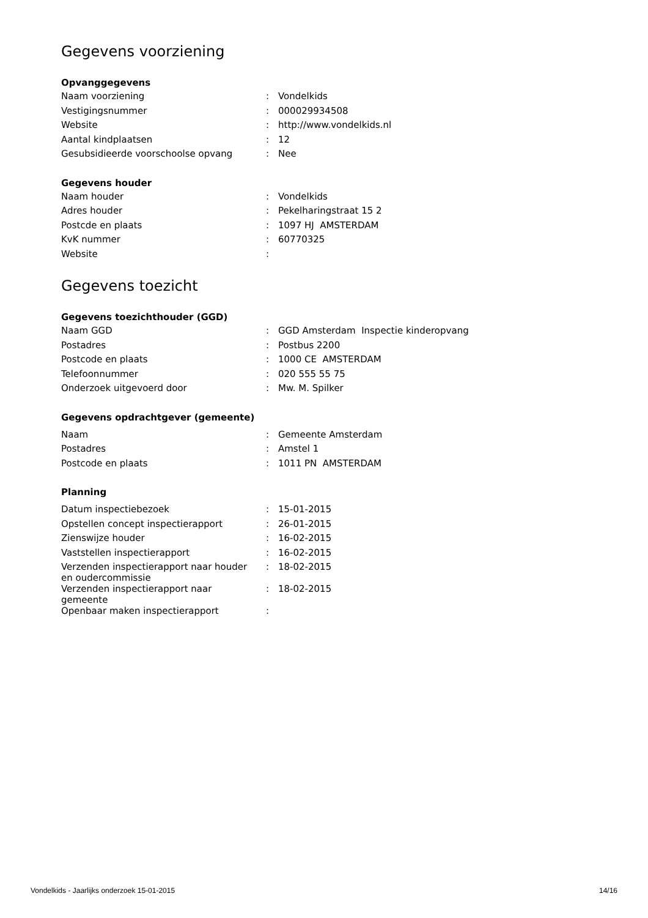Gegevens voorziening
Opvanggegevens
| Naam voorziening | : | Vondelkids |
| Vestigingsnummer | : | 000029934508 |
| Website | : | http://www.vondelkids.nl |
| Aantal kindplaatsen | : | 12 |
| Gesubsidieerde voorschoolse opvang | : | Nee |
Gegevens houder
| Naam houder | : | Vondelkids |
| Adres houder | : | Pekelharingstraat 15 2 |
| Postcde en plaats | : | 1097 HJ AMSTERDAM |
| KvK nummer | : | 60770325 |
| Website | : | |
Gegevens toezicht
Gegevens toezichthouder (GGD)
| Naam GGD | : | GGD Amsterdam Inspectie kinderopvang |
| Postadres | : | Postbus 2200 |
| Postcode en plaats | : | 1000 CE AMSTERDAM |
| Telefoonnummer | : | 020 555 55 75 |
| Onderzoek uitgevoerd door | : | Mw. M. Spilker |
Gegevens opdrachtgever (gemeente)
| Naam | : | Gemeente Amsterdam |
| Postadres | : | Amstel 1 |
| Postcode en plaats | : | 1011 PN AMSTERDAM |
Planning
| Datum inspectiebezoek | : | 15-01-2015 |
| Opstellen concept inspectierapport | : | 26-01-2015 |
| Zienswijze houder | : | 16-02-2015 |
| Vaststellen inspectierapport | : | 16-02-2015 |
| Verzenden inspectierapport naar houder en oudercommissie | : | 18-02-2015 |
| Verzenden inspectierapport naar gemeente | : | 18-02-2015 |
| Openbaar maken inspectierapport | : | |
Vondelkids - Jaarlijks onderzoek 15-01-2015 14/16